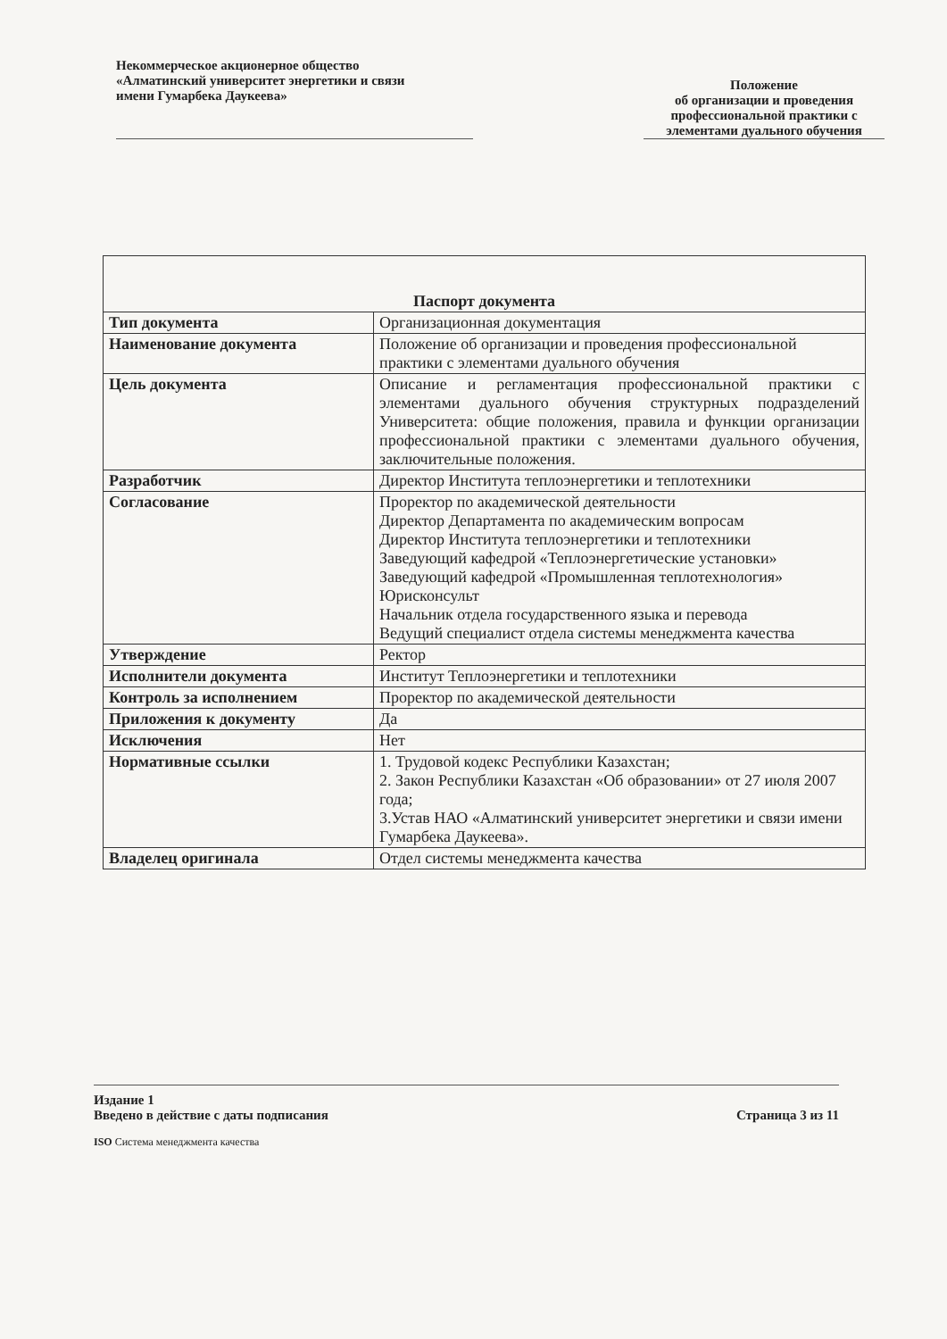Некоммерческое акционерное общество
«Алматинский университет энергетики и связи
имени Гумарбека Даукеева»
Положение
об организации и проведения
профессиональной практики с
элементами дуального обучения
| Паспорт документа | |
| --- | --- |
| Тип документа | Организационная документация |
| Наименование документа | Положение об организации и проведения профессиональной практики с элементами дуального обучения |
| Цель документа | Описание и регламентация профессиональной практики с элементами дуального обучения структурных подразделений Университета: общие положения, правила и функции организации профессиональной практики с элементами дуального обучения, заключительные положения. |
| Разработчик | Директор Института теплоэнергетики и теплотехники |
| Согласование | Проректор по академической деятельности Директор Департамента по академическим вопросам Директор Института теплоэнергетики и теплотехники Заведующий кафедрой «Теплоэнергетические установки» Заведующий кафедрой «Промышленная теплотехнология» Юрисконсульт Начальник отдела государственного языка и перевода Ведущий специалист отдела системы менеджмента качества |
| Утверждение | Ректор |
| Исполнители документа | Институт Теплоэнергетики и теплотехники |
| Контроль за исполнением | Проректор по академической деятельности |
| Приложения к документу | Да |
| Исключения | Нет |
| Нормативные ссылки | 1. Трудовой кодекс Республики Казахстан; 2. Закон Республики Казахстан «Об образовании» от 27 июля 2007 года; 3.Устав НАО «Алматинский университет энергетики и связи имени Гумарбека Даукеева». |
| Владелец оригинала | Отдел системы менеджмента качества |
Издание 1
Введено в действие с даты подписания Страница 3 из 11
ISO Система менеджмента качества